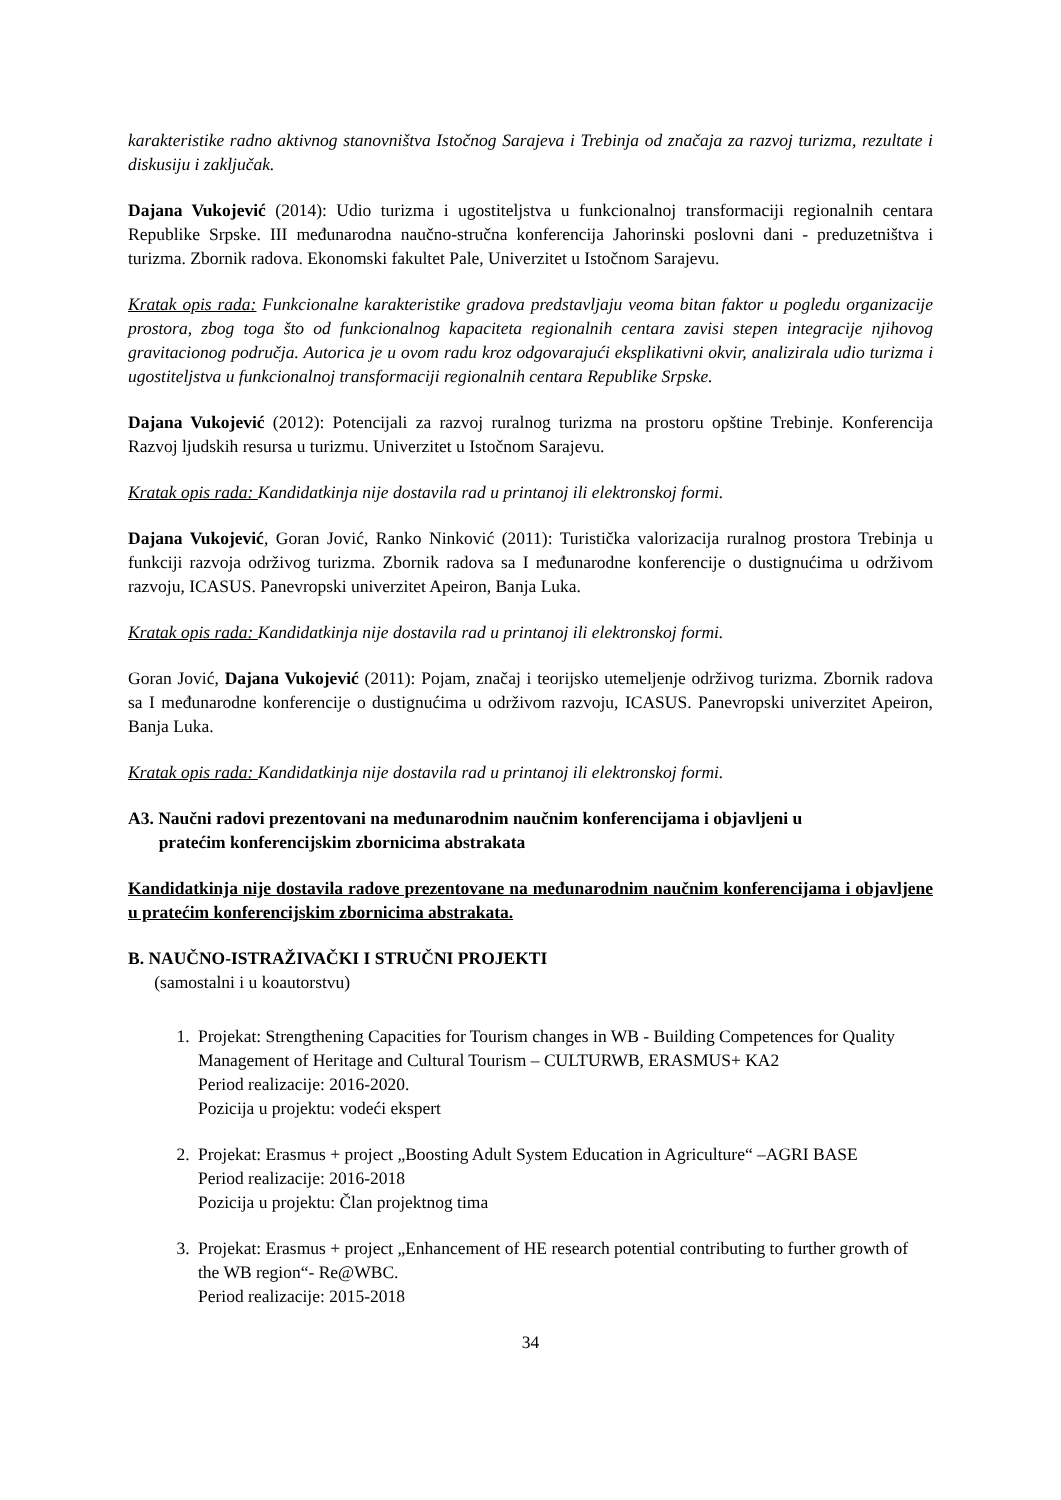karakteristike radno aktivnog stanovništva Istočnog Sarajeva i Trebinja od značaja za razvoj turizma, rezultate i diskusiju i zaključak.
Dajana Vukojević (2014): Udio turizma i ugostiteljstva u funkcionalnoj transformaciji regionalnih centara Republike Srpske. III međunarodna naučno-stručna konferencija Jahorinski poslovni dani - preduzetništva i turizma. Zbornik radova. Ekonomski fakultet Pale, Univerzitet u Istočnom Sarajevu.
Kratak opis rada: Funkcionalne karakteristike gradova predstavljaju veoma bitan faktor u pogledu organizacije prostora, zbog toga što od funkcionalnog kapaciteta regionalnih centara zavisi stepen integracije njihovog gravitacionog područja. Autorica je u ovom radu kroz odgovarajući eksplikativni okvir, analizirala udio turizma i ugostiteljstva u funkcionalnoj transformaciji regionalnih centara Republike Srpske.
Dajana Vukojević (2012): Potencijali za razvoj ruralnog turizma na prostoru opštine Trebinje. Konferencija Razvoj ljudskih resursa u turizmu. Univerzitet u Istočnom Sarajevu.
Kratak opis rada: Kandidatkinja nije dostavila rad u printanoj ili elektronskoj formi.
Dajana Vukojević, Goran Jović, Ranko Ninković (2011): Turistička valorizacija ruralnog prostora Trebinja u funkciji razvoja održivog turizma. Zbornik radova sa I međunarodne konferencije o dustignućima u održivom razvoju, ICASUS. Panevropski univerzitet Apeiron, Banja Luka.
Kratak opis rada: Kandidatkinja nije dostavila rad u printanoj ili elektronskoj formi.
Goran Jović, Dajana Vukojević (2011): Pojam, značaj i teorijsko utemeljenje održivog turizma. Zbornik radova sa I međunarodne konferencije o dustignućima u održivom razvoju, ICASUS. Panevropski univerzitet Apeiron, Banja Luka.
Kratak opis rada: Kandidatkinja nije dostavila rad u printanoj ili elektronskoj formi.
A3. Naučni radovi prezentovani na međunarodnim naučnim konferencijama i objavljeni u
pratećim konferencijskim zbornicima abstrakata
Kandidatkinja nije dostavila radove prezentovane na međunarodnim naučnim konferencijama i objavljene u pratećim konferencijskim zbornicima abstrakata.
B. NAUČNO-ISTRAŽIVAČKI I STRUČNI PROJEKTI
(samostalni i u koautorstvu)
1. Projekat: Strengthening Capacities for Tourism changes in WB - Building Competences for Quality Management of Heritage and Cultural Tourism – CULTURWB, ERASMUS+ KA2
Period realizacije: 2016-2020.
Pozicija u projektu: vodeći ekspert
2. Projekat: Erasmus + project „Boosting Adult System Education in Agriculture“ –AGRI BASE
Period realizacije: 2016-2018
Pozicija u projektu: Član projektnog tima
3. Projekat: Erasmus + project „Enhancement of HE research potential contributing to further growth of the WB region“- Re@WBC.
Period realizacije: 2015-2018
34